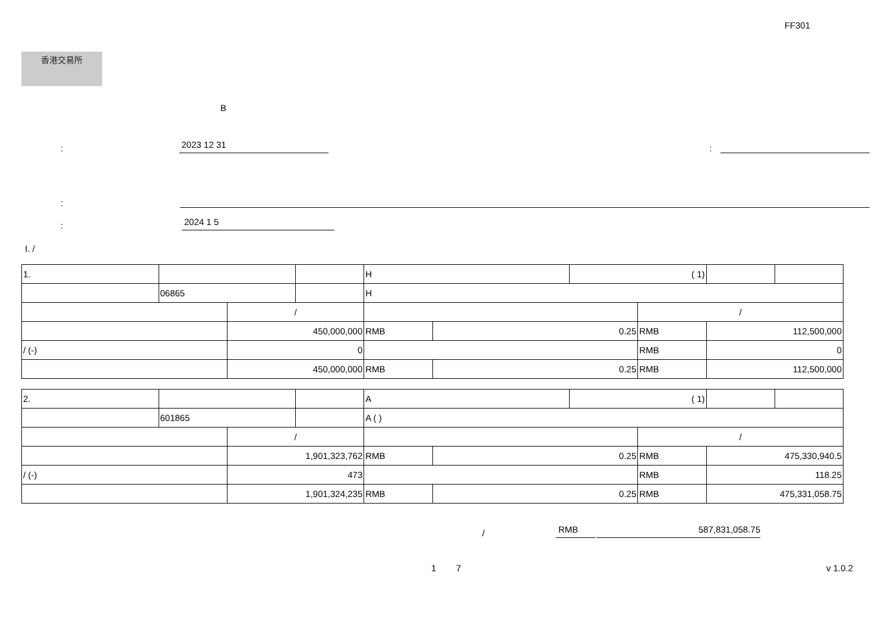FF301
香港交易所
B
:
2023 12 31
:
:
:
2024 1 5
I. /
| 1. | | | | H | | ( 1) | | | |
| | 06865 | | | H | | | | | |
| | | / | | | | | / | | |
| | | 450,000,000 | | RMB | 0.25 | | RMB | 112,500,000 | |
| / (-) | | 0 | | | | | RMB | 0 | |
| | | 450,000,000 | | RMB | 0.25 | | RMB | 112,500,000 | |
| 2. | | | | A | | ( 1) | | | |
| | 601865 | | | A ( ) | | | | | |
| | | / | | | | | / | | |
| | | 1,901,323,762 | | RMB | 0.25 | | RMB | 475,330,940.5 | |
| / (-) | | 473 | | | | | RMB | 118.25 | |
| | | 1,901,324,235 | | RMB | 0.25 | | RMB | 475,331,058.75 | |
/
RMB
587,831,058.75
1 7 v 1.0.2